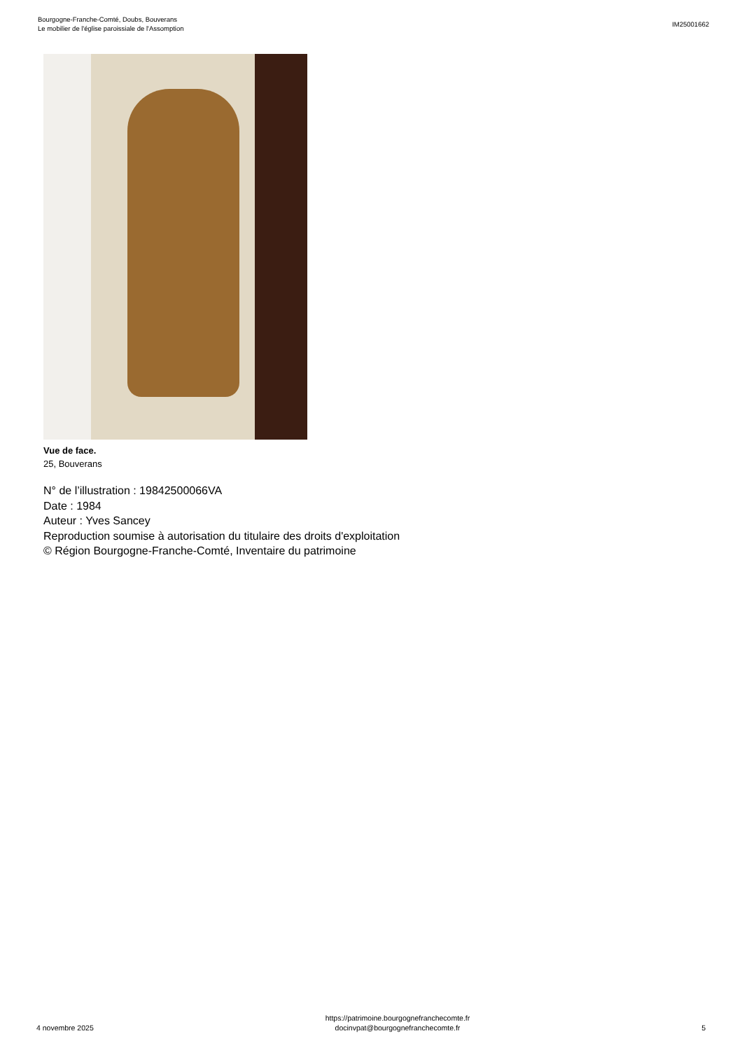Bourgogne-Franche-Comté, Doubs, Bouverans
Le mobilier de l'église paroissiale de l'Assomption
IM25001662
Vue de face.
25, Bouverans
N° de l’illustration : 19842500066VA
Date : 1984
Auteur : Yves Sancey
Reproduction soumise à autorisation du titulaire des droits d'exploitation
© Région Bourgogne-Franche-Comté, Inventaire du patrimoine
4 novembre 2025
https://patrimoine.bourgognefranchecomte.fr
docinvpat@bourgognefranchecomte.fr
5